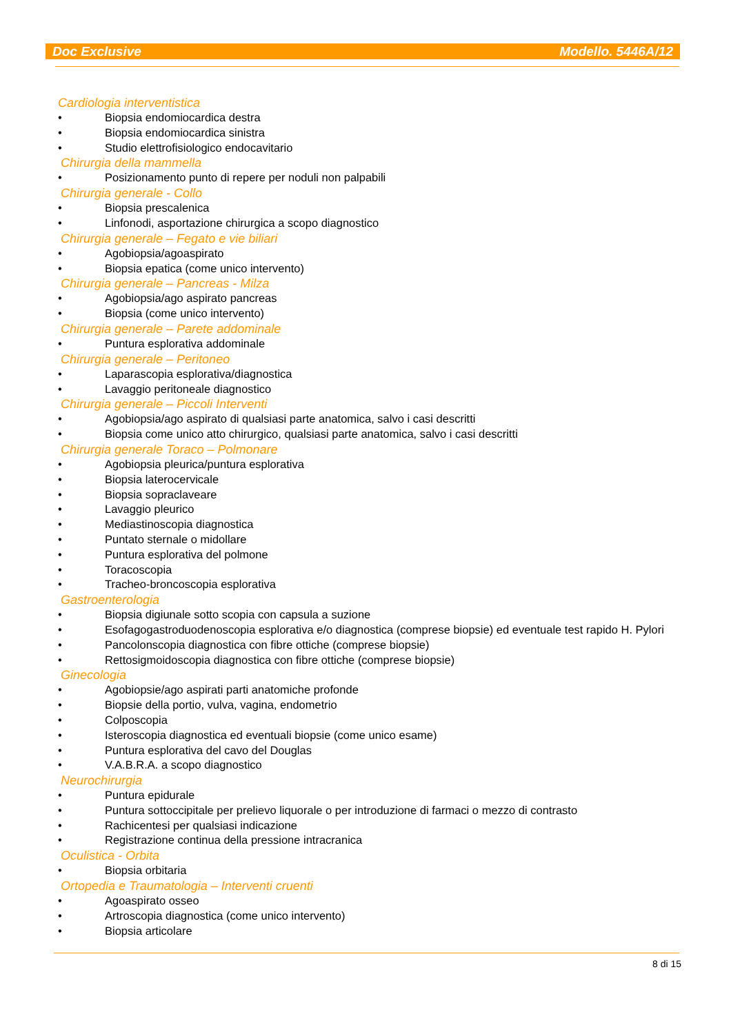Doc Exclusive Modello. 5446A/12
Cardiologia interventistica
• Biopsia endomiocardica destra
• Biopsia endomiocardica sinistra
• Studio elettrofisiologico endocavitario
Chirurgia della mammella
• Posizionamento punto di repere per noduli non palpabili
Chirurgia generale - Collo
• Biopsia prescalenica
• Linfonodi, asportazione chirurgica a scopo diagnostico
Chirurgia generale – Fegato e vie biliari
• Agobiopsia/agoaspirato
• Biopsia epatica (come unico intervento)
Chirurgia generale – Pancreas - Milza
• Agobiopsia/ago aspirato pancreas
• Biopsia (come unico intervento)
Chirurgia generale – Parete addominale
• Puntura esplorativa addominale
Chirurgia generale – Peritoneo
• Laparascopia esplorativa/diagnostica
• Lavaggio peritoneale diagnostico
Chirurgia generale – Piccoli Interventi
• Agobiopsia/ago aspirato di qualsiasi parte anatomica, salvo i casi descritti
• Biopsia come unico atto chirurgico, qualsiasi parte anatomica, salvo i casi descritti
Chirurgia generale Toraco – Polmonare
• Agobiopsia pleurica/puntura esplorativa
• Biopsia laterocervicale
• Biopsia sopraclaveare
• Lavaggio pleurico
• Mediastinoscopia diagnostica
• Puntato sternale o midollare
• Puntura esplorativa del polmone
• Toracoscopia
• Tracheo-broncoscopia esplorativa
Gastroenterologia
• Biopsia digiunale sotto scopia con capsula a suzione
• Esofagogastroduodenoscopia esplorativa e/o diagnostica (comprese biopsie) ed eventuale test rapido H. Pylori
• Pancolonscopia diagnostica con fibre ottiche (comprese biopsie)
• Rettosigmoidoscopia diagnostica con fibre ottiche (comprese biopsie)
Ginecologia
• Agobiopsie/ago aspirati parti anatomiche profonde
• Biopsie della portio, vulva, vagina, endometrio
• Colposcopia
• Isteroscopia diagnostica ed eventuali biopsie (come unico esame)
• Puntura esplorativa del cavo del Douglas
• V.A.B.R.A. a scopo diagnostico
Neurochirurgia
• Puntura epidurale
• Puntura sottoccipitale per prelievo liquorale o per introduzione di farmaci o mezzo di contrasto
• Rachicentesi per qualsiasi indicazione
• Registrazione continua della pressione intracranica
Oculistica - Orbita
• Biopsia orbitaria
Ortopedia e Traumatologia – Interventi cruenti
• Agoaspirato osseo
• Artroscopia diagnostica (come unico intervento)
• Biopsia articolare
8 di 15